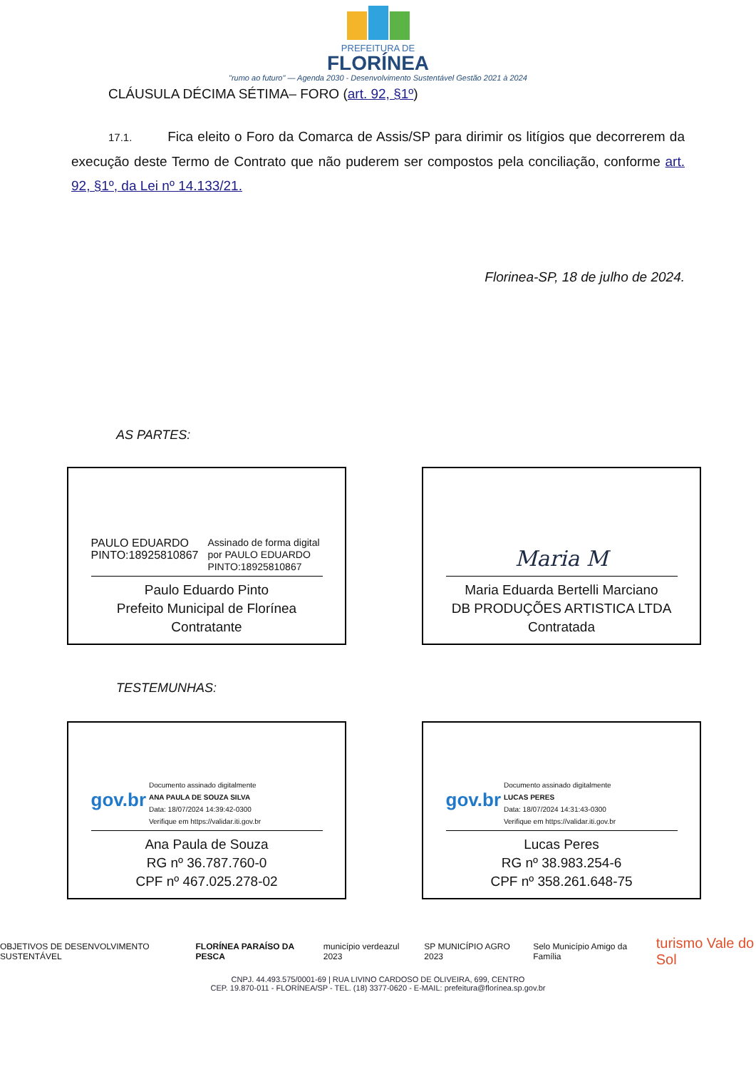PREFEITURA DE
FLORÍNEA
"rumo ao futuro" — Agenda 2030 - Desenvolvimento Sustentável Gestão 2021 à 2024
CLÁUSULA DÉCIMA SÉTIMA– FORO (art. 92, §1º)
17.1. Fica eleito o Foro da Comarca de Assis/SP para dirimir os litígios que decorrerem da execução deste Termo de Contrato que não puderem ser compostos pela conciliação, conforme art. 92, §1º, da Lei nº 14.133/21.
Florinea-SP, 18 de julho de 2024.
AS PARTES:
PAULO EDUARDO PINTO:18925810867 Assinado de forma digital por PAULO EDUARDO PINTO:18925810867
Paulo Eduardo Pinto
Prefeito Municipal de Florínea
Contratante
Maria M
Maria Eduarda Bertelli Marciano
DB PRODUÇÕES ARTISTICA LTDA
Contratada
TESTEMUNHAS:
gov.br Documento assinado digitalmente
ANA PAULA DE SOUZA SILVA
Data: 18/07/2024 14:39:42-0300
Verifique em https://validar.iti.gov.br
Ana Paula de Souza
RG nº 36.787.760-0
CPF nº 467.025.278-02
gov.br Documento assinado digitalmente
LUCAS PERES
Data: 18/07/2024 14:31:43-0300
Verifique em https://validar.iti.gov.br
Lucas Peres
RG nº 38.983.254-6
CPF nº 358.261.648-75
OBJETIVOS DE DESENVOLVIMENTO SUSTENTÁVEL FLORÍNEA PARAÍSO DA PESCA município verdeazul 2023 SP MUNICÍPIO AGRO 2023 Selo Município Amigo da Família turismo Vale do Sol
CNPJ. 44.493.575/0001-69 | RUA LIVINO CARDOSO DE OLIVEIRA, 699, CENTRO
CEP. 19.870-011 - FLORÍNEA/SP - TEL. (18) 3377-0620 - E-MAIL: prefeitura@florínea.sp.gov.br